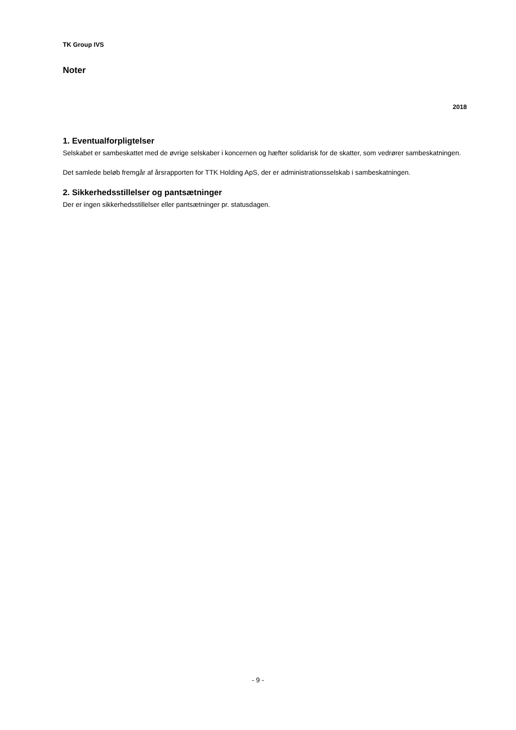TK Group IVS
Noter
2018
1. Eventualforpligtelser
Selskabet er sambeskattet med de øvrige selskaber i koncernen og hæfter solidarisk for de skatter, som vedrører sambeskatningen.
Det samlede beløb fremgår af årsrapporten for TTK Holding ApS, der er administrationsselskab i sambeskatningen.
2. Sikkerhedsstillelser og pantsætninger
Der er ingen sikkerhedsstillelser eller pantsætninger pr. statusdagen.
- 9 -